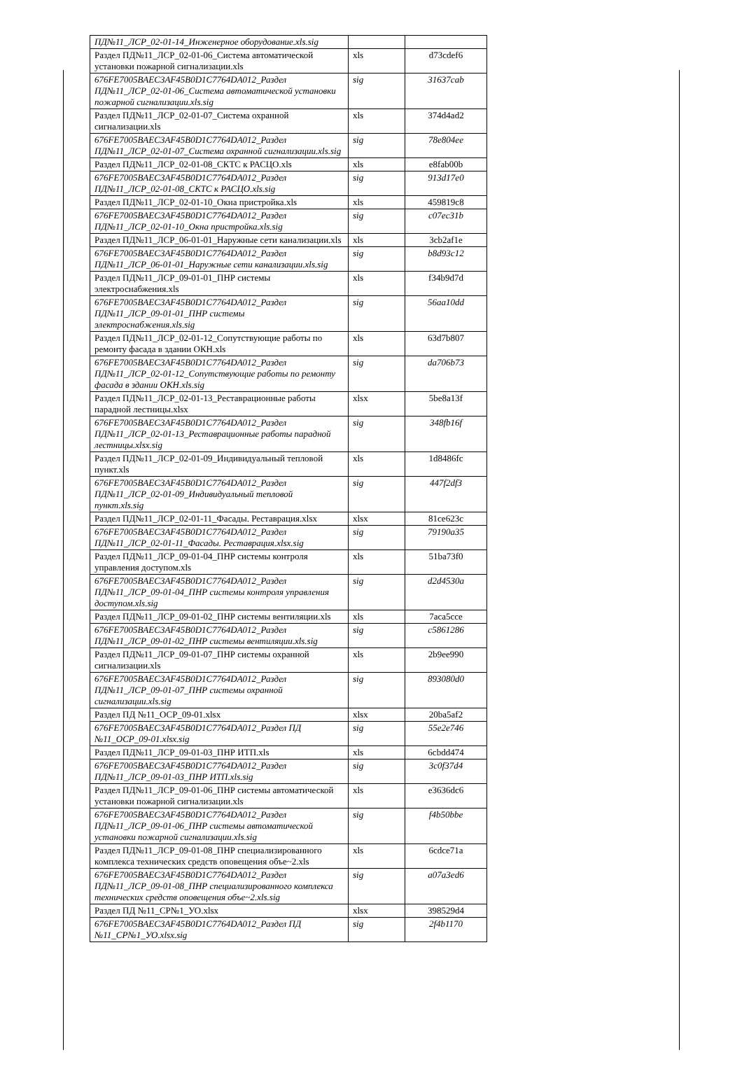| ПД№11_ЛСР_02-01-14_Инженерное оборудование.xls.sig | | |
| Раздел ПД№11_ЛСР_02-01-06_Система автоматической установки пожарной сигнализации.xls | xls | d73cdef6 |
| 676FE7005BAEC3AF45B0D1C7764DA012_Раздел ПД№11_ЛСР_02-01-06_Система автоматической установки пожарной сигнализации.xls.sig | sig | 31637cab |
| Раздел ПД№11_ЛСР_02-01-07_Система охранной сигнализации.xls | xls | 374d4ad2 |
| 676FE7005BAEC3AF45B0D1C7764DA012_Раздел ПД№11_ЛСР_02-01-07_Система охранной сигнализации.xls.sig | sig | 78e804ee |
| Раздел ПД№11_ЛСР_02-01-08_СКТС к РАСЦО.xls | xls | e8fab00b |
| 676FE7005BAEC3AF45B0D1C7764DA012_Раздел ПД№11_ЛСР_02-01-08_СКТС к РАСЦО.xls.sig | sig | 913d17e0 |
| Раздел ПД№11_ЛСР_02-01-10_Окна пристройка.xls | xls | 459819c8 |
| 676FE7005BAEC3AF45B0D1C7764DA012_Раздел ПД№11_ЛСР_02-01-10_Окна пристройка.xls.sig | sig | c07ec31b |
| Раздел ПД№11_ЛСР_06-01-01_Наружные сети канализации.xls | xls | 3cb2af1e |
| 676FE7005BAEC3AF45B0D1C7764DA012_Раздел ПД№11_ЛСР_06-01-01_Наружные сети канализации.xls.sig | sig | b8d93c12 |
| Раздел ПД№11_ЛСР_09-01-01_ПНР системы электроснабжения.xls | xls | f34b9d7d |
| 676FE7005BAEC3AF45B0D1C7764DA012_Раздел ПД№11_ЛСР_09-01-01_ПНР системы электроснабжения.xls.sig | sig | 56aa10dd |
| Раздел ПД№11_ЛСР_02-01-12_Сопутствующие работы по ремонту фасада в здании ОКН.xls | xls | 63d7b807 |
| 676FE7005BAEC3AF45B0D1C7764DA012_Раздел ПД№11_ЛСР_02-01-12_Сопутствующие работы по ремонту фасада в здании ОКН.xls.sig | sig | da706b73 |
| Раздел ПД№11_ЛСР_02-01-13_Реставрационные работы парадной лестницы.xlsx | xlsx | 5be8a13f |
| 676FE7005BAEC3AF45B0D1C7764DA012_Раздел ПД№11_ЛСР_02-01-13_Реставрационные работы парадной лестницы.xlsx.sig | sig | 348fb16f |
| Раздел ПД№11_ЛСР_02-01-09_Индивидуальный тепловой пункт.xls | xls | 1d8486fc |
| 676FE7005BAEC3AF45B0D1C7764DA012_Раздел ПД№11_ЛСР_02-01-09_Индивидуальный тепловой пункт.xls.sig | sig | 447f2df3 |
| Раздел ПД№11_ЛСР_02-01-11_Фасады. Реставрация.xlsx | xlsx | 81ce623c |
| 676FE7005BAEC3AF45B0D1C7764DA012_Раздел ПД№11_ЛСР_02-01-11_Фасады. Реставрация.xlsx.sig | sig | 79190a35 |
| Раздел ПД№11_ЛСР_09-01-04_ПНР системы контроля управления доступом.xls | xls | 51ba73f0 |
| 676FE7005BAEC3AF45B0D1C7764DA012_Раздел ПД№11_ЛСР_09-01-04_ПНР системы контроля управления доступом.xls.sig | sig | d2d4530a |
| Раздел ПД№11_ЛСР_09-01-02_ПНР системы вентиляции.xls | xls | 7aca5cce |
| 676FE7005BAEC3AF45B0D1C7764DA012_Раздел ПД№11_ЛСР_09-01-02_ПНР системы вентиляции.xls.sig | sig | c5861286 |
| Раздел ПД№11_ЛСР_09-01-07_ПНР системы охранной сигнализации.xls | xls | 2b9ee990 |
| 676FE7005BAEC3AF45B0D1C7764DA012_Раздел ПД№11_ЛСР_09-01-07_ПНР системы охранной сигнализации.xls.sig | sig | 893080d0 |
| Раздел ПД №11_ОСР_09-01.xlsx | xlsx | 20ba5af2 |
| 676FE7005BAEC3AF45B0D1C7764DA012_Раздел ПД №11_ОСР_09-01.xlsx.sig | sig | 55e2e746 |
| Раздел ПД№11_ЛСР_09-01-03_ПНР ИТП.xls | xls | 6cbdd474 |
| 676FE7005BAEC3AF45B0D1C7764DA012_Раздел ПД№11_ЛСР_09-01-03_ПНР ИТП.xls.sig | sig | 3c0f37d4 |
| Раздел ПД№11_ЛСР_09-01-06_ПНР системы автоматической установки пожарной сигнализации.xls | xls | e3636dc6 |
| 676FE7005BAEC3AF45B0D1C7764DA012_Раздел ПД№11_ЛСР_09-01-06_ПНР системы автоматической установки пожарной сигнализации.xls.sig | sig | f4b50bbe |
| Раздел ПД№11_ЛСР_09-01-08_ПНР специализированного комплекса технических средств оповещения объе~2.xls | xls | 6cdce71a |
| 676FE7005BAEC3AF45B0D1C7764DA012_Раздел ПД№11_ЛСР_09-01-08_ПНР специализированного комплекса технических средств оповещения объе~2.xls.sig | sig | a07a3ed6 |
| Раздел ПД №11_СР№1_УО.xlsx | xlsx | 398529d4 |
| 676FE7005BAEC3AF45B0D1C7764DA012_Раздел ПД №11_СР№1_УО.xlsx.sig | sig | 2f4b1170 |